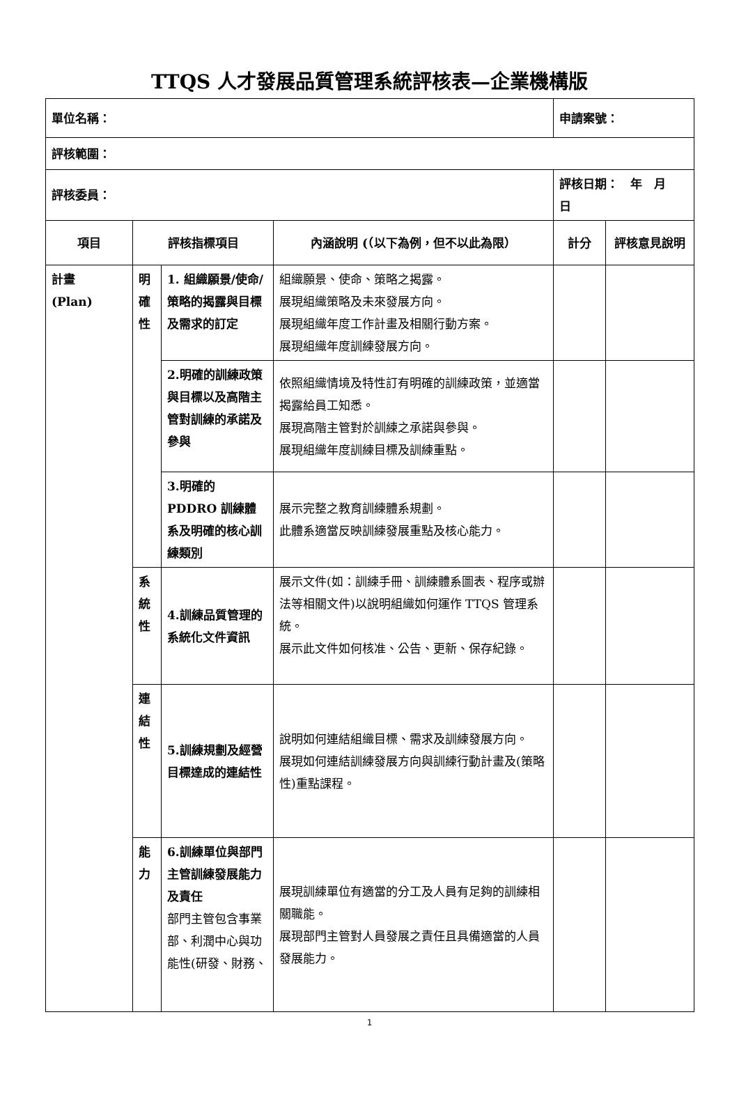TTQS 人才發展品質管理系統評核表—企業機構版
| 單位名稱： | | | | 申請案號： | |
| 評核範圍： | | | | | |
| 評核委員： | | | | 評核日期： 年 月 日 | |
| 項目 | 評核指標項目 | | 內涵說明 (（以下為例，但不以此為限） | 計分 | 評核意見說明 |
| 計畫 (Plan) | 明確性 | 1. 組織願景/使命/策略的揭露與目標及需求的訂定 | 組織願景、使命、策略之揭露。 展現組織策略及未來發展方向。 展現組織年度工作計畫及相關行動方案。 展現組織年度訓練發展方向。 | | |
| | | 2.明確的訓練政策與目標以及高階主管對訓練的承諾及參與 | 依照組織情境及特性訂有明確的訓練政策，並適當揭露給員工知悉。 展現高階主管對於訓練之承諾與參與。 展現組織年度訓練目標及訓練重點。 | | |
| | | 3.明確的 PDDRO 訓練體系及明確的核心訓練類別 | 展示完整之教育訓練體系規劃。 此體系適當反映訓練發展重點及核心能力。 | | |
| | 系統性 | 4.訓練品質管理的系統化文件資訊 | 展示文件(如：訓練手冊、訓練體系圖表、程序或辦法等相關文件)以說明組織如何運作 TTQS 管理系統。 展示此文件如何核准、公告、更新、保存紀錄。 | | |
| | 連結性 | 5.訓練規劃及經營目標達成的連結性 | 說明如何連結組織目標、需求及訓練發展方向。 展現如何連結訓練發展方向與訓練行動計畫及(策略性)重點課程。 | | |
| | 能力 | 6.訓練單位與部門主管訓練發展能力及責任 部門主管包含事業部、利潤中心與功能性(研發、財務、 | 展現訓練單位有適當的分工及人員有足夠的訓練相關職能。 展現部門主管對人員發展之責任且具備適當的人員發展能力。 | | |
1